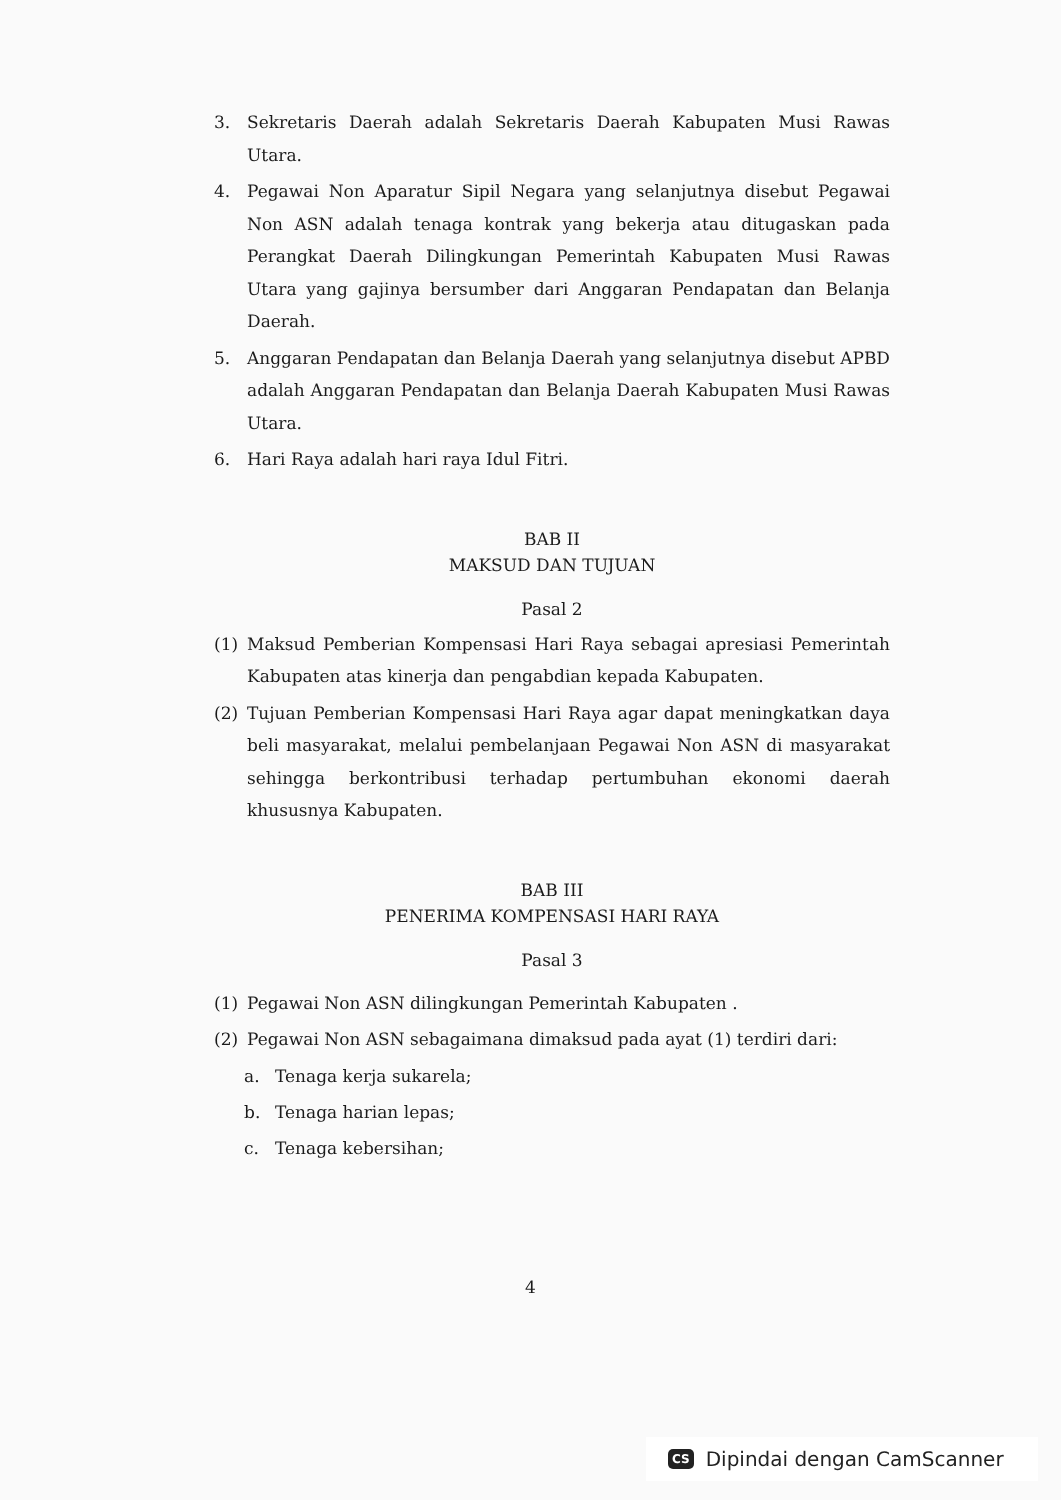3. Sekretaris Daerah adalah Sekretaris Daerah Kabupaten Musi Rawas Utara.
4. Pegawai Non Aparatur Sipil Negara yang selanjutnya disebut Pegawai Non ASN adalah tenaga kontrak yang bekerja atau ditugaskan pada Perangkat Daerah Dilingkungan Pemerintah Kabupaten Musi Rawas Utara yang gajinya bersumber dari Anggaran Pendapatan dan Belanja Daerah.
5. Anggaran Pendapatan dan Belanja Daerah yang selanjutnya disebut APBD adalah Anggaran Pendapatan dan Belanja Daerah Kabupaten Musi Rawas Utara.
6. Hari Raya adalah hari raya Idul Fitri.
BAB II
MAKSUD DAN TUJUAN
Pasal 2
(1) Maksud Pemberian Kompensasi Hari Raya sebagai apresiasi Pemerintah Kabupaten atas kinerja dan pengabdian kepada Kabupaten.
(2) Tujuan Pemberian Kompensasi Hari Raya agar dapat meningkatkan daya beli masyarakat, melalui pembelanjaan Pegawai Non ASN di masyarakat sehingga berkontribusi terhadap pertumbuhan ekonomi daerah khususnya Kabupaten.
BAB III
PENERIMA KOMPENSASI HARI RAYA
Pasal 3
(1) Pegawai Non ASN dilingkungan Pemerintah Kabupaten .
(2) Pegawai Non ASN sebagaimana dimaksud pada ayat (1) terdiri dari:
a. Tenaga kerja sukarela;
b. Tenaga harian lepas;
c. Tenaga kebersihan;
4
CS Dipindai dengan CamScanner